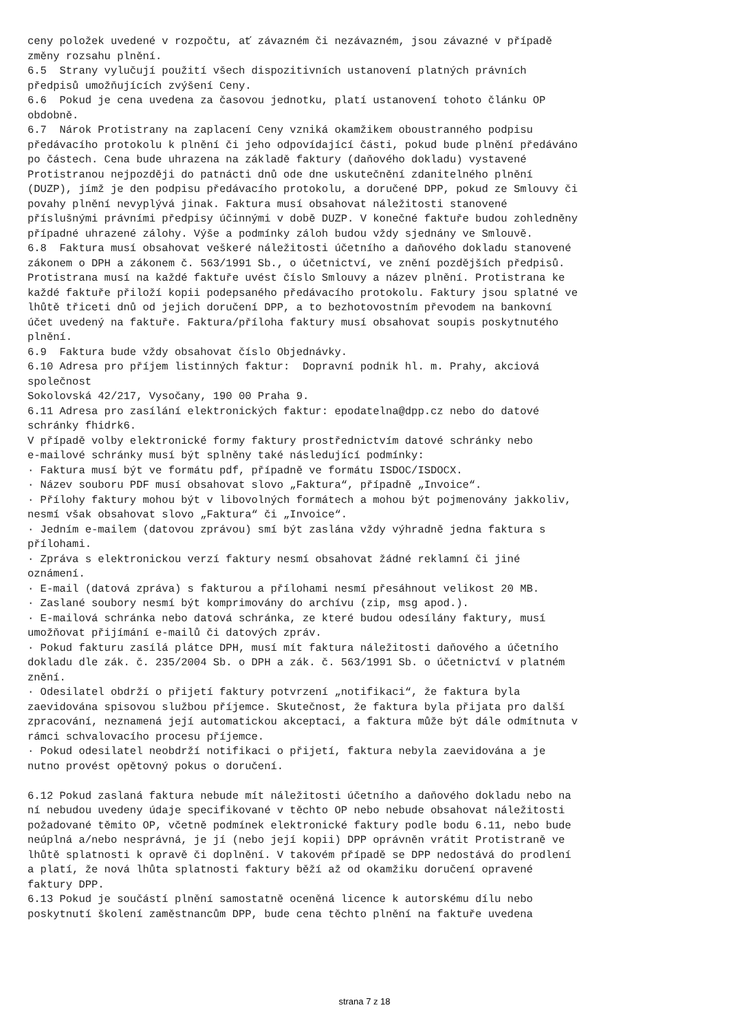ceny položek uvedené v rozpočtu, ať závazném či nezávazném, jsou závazné v případě změny rozsahu plnění. 6.5 Strany vylučují použití všech dispozitivních ustanovení platných právních předpisů umožňujících zvýšení Ceny. 6.6 Pokud je cena uvedena za časovou jednotku, platí ustanovení tohoto článku OP obdobně. 6.7 Nárok Protistrany na zaplacení Ceny vzniká okamžikem oboustranného podpisu předávacího protokolu k plnění či jeho odpovídající části, pokud bude plnění předáváno po částech. Cena bude uhrazena na základě faktury (daňového dokladu) vystavené Protistranou nejpozději do patnácti dnů ode dne uskutečnění zdanitelného plnění (DUZP), jímž je den podpisu předávacího protokolu, a doručené DPP, pokud ze Smlouvy či povahy plnění nevyplývá jinak. Faktura musí obsahovat náležitosti stanovené příslušnými právními předpisy účinnými v době DUZP. V konečné faktuře budou zohledněny případné uhrazené zálohy. Výše a podmínky záloh budou vždy sjednány ve Smlouvě. 6.8 Faktura musí obsahovat veškeré náležitosti účetního a daňového dokladu stanovené zákonem o DPH a zákonem č. 563/1991 Sb., o účetnictví, ve znění pozdějších předpisů. Protistrana musí na každé faktuře uvést číslo Smlouvy a název plnění. Protistrana ke každé faktuře přiloží kopii podepsaného předávacího protokolu. Faktury jsou splatné ve lhůtě třiceti dnů od jejich doručení DPP, a to bezhotovostním převodem na bankovní účet uvedený na faktuře. Faktura/příloha faktury musí obsahovat soupis poskytnutého plnění. 6.9 Faktura bude vždy obsahovat číslo Objednávky. 6.10 Adresa pro příjem listinných faktur: Dopravní podnik hl. m. Prahy, akciová společnost Sokolovská 42/217, Vysočany, 190 00 Praha 9. 6.11 Adresa pro zasílání elektronických faktur: epodatelna@dpp.cz nebo do datové schránky fhidrk6. V případě volby elektronické formy faktury prostřednictvím datové schránky nebo e-mailové schránky musí být splněny také následující podmínky: · Faktura musí být ve formátu pdf, případně ve formátu ISDOC/ISDOCX. · Název souboru PDF musí obsahovat slovo „Faktura“, případně „Invoice“. · Přílohy faktury mohou být v libovolných formátech a mohou být pojmenovány jakkoliv, nesmí však obsahovat slovo „Faktura“ či „Invoice“. · Jedním e-mailem (datovou zprávou) smí být zaslána vždy výhradně jedna faktura s přílohami. · Zpráva s elektronickou verzí faktury nesmí obsahovat žádné reklamní či jiné oznámení. · E-mail (datová zpráva) s fakturou a přílohami nesmí přesáhnout velikost 20 MB. · Zaslané soubory nesmí být komprimovány do archívu (zip, msg apod.). · E-mailová schránka nebo datová schránka, ze které budou odesílány faktury, musí umožňovat přijímání e-mailů či datových zpráv. · Pokud fakturu zasílá plátce DPH, musí mít faktura náležitosti daňového a účetního dokladu dle zák. č. 235/2004 Sb. o DPH a zák. č. 563/1991 Sb. o účetnictví v platném znění. · Odesilatel obdrží o přijetí faktury potvrzení „notifikaci“, že faktura byla zaevidována spisovou službou příjemce. Skutečnost, že faktura byla přijata pro další zpracování, neznamená její automatickou akceptaci, a faktura může být dále odmítnuta v rámci schvalovacího procesu příjemce. · Pokud odesilatel neobdrží notifikaci o přijetí, faktura nebyla zaevidována a je nutno provést opětovný pokus o doručení. 6.12 Pokud zaslaná faktura nebude mít náležitosti účetního a daňového dokladu nebo na ní nebudou uvedeny údaje specifikované v těchto OP nebo nebude obsahovat náležitosti požadované těmito OP, včetně podmínek elektronické faktury podle bodu 6.11, nebo bude neúplná a/nebo nesprávná, je jí (nebo její kopii) DPP oprávněn vrátit Protistraně ve lhůtě splatnosti k opravě či doplnění. V takovém případě se DPP nedostává do prodlení a platí, že nová lhůta splatnosti faktury běží až od okamžiku doručení opravené faktury DPP. 6.13 Pokud je součástí plnění samostatně oceněná licence k autorskému dílu nebo poskytnutí školení zaměstnancům DPP, bude cena těchto plnění na faktuře uvedena
strana 7 z 18